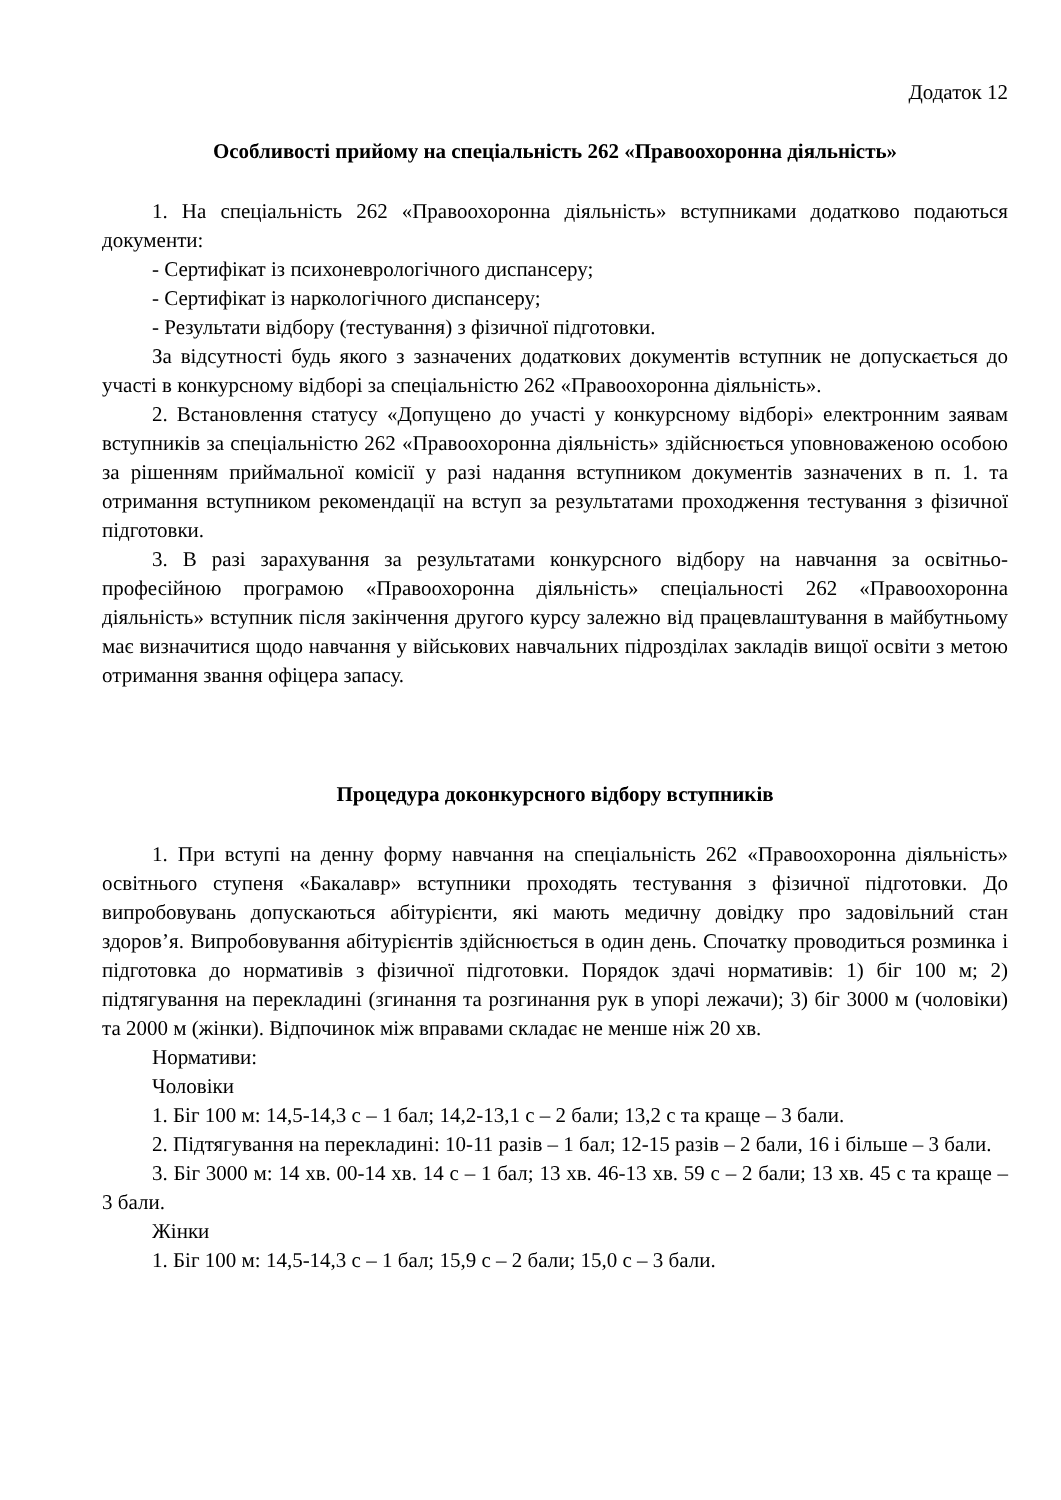Додаток 12
Особливості прийому на спеціальність 262 «Правоохоронна діяльність»
1. На спеціальність 262 «Правоохоронна діяльність» вступниками додатково подаються документи:
- Сертифікат із психоневрологічного диспансеру;
- Сертифікат із наркологічного диспансеру;
- Результати відбору (тестування) з фізичної підготовки.
За відсутності будь якого з зазначених додаткових документів вступник не допускається до участі в конкурсному відборі за спеціальністю 262 «Правоохоронна діяльність».
2. Встановлення статусу «Допущено до участі у конкурсному відборі» електронним заявам вступників за спеціальністю 262 «Правоохоронна діяльність» здійснюється уповноваженою особою за рішенням приймальної комісії у разі надання вступником документів зазначених в п. 1. та отримання вступником рекомендації на вступ за результатами проходження тестування з фізичної підготовки.
3. В разі зарахування за результатами конкурсного відбору на навчання за освітньо-професійною програмою «Правоохоронна діяльність» спеціальності 262 «Правоохоронна діяльність» вступник після закінчення другого курсу залежно від працевлаштування в майбутньому має визначитися щодо навчання у військових навчальних підрозділах закладів вищої освіти з метою отримання звання офіцера запасу.
Процедура доконкурсного відбору вступників
1. При вступі на денну форму навчання на спеціальність 262 «Правоохоронна діяльність» освітнього ступеня «Бакалавр» вступники проходять тестування з фізичної підготовки. До випробовувань допускаються абітурієнти, які мають медичну довідку про задовільний стан здоров’я. Випробовування абітурієнтів здійснюється в один день. Спочатку проводиться розминка і підготовка до нормативів з фізичної підготовки. Порядок здачі нормативів: 1) біг 100 м; 2) підтягування на перекладині (згинання та розгинання рук в упорі лежачи); 3) біг 3000 м (чоловіки) та 2000 м (жінки). Відпочинок між вправами складає не менше ніж 20 хв.
Нормативи:
Чоловіки
1. Біг 100 м: 14,5-14,3 с – 1 бал; 14,2-13,1 с – 2 бали; 13,2 с та краще – 3 бали.
2. Підтягування на перекладині: 10-11 разів – 1 бал; 12-15 разів – 2 бали, 16 і більше – 3 бали.
3. Біг 3000 м: 14 хв. 00-14 хв. 14 с – 1 бал; 13 хв. 46-13 хв. 59 с – 2 бали; 13 хв. 45 с та краще – 3 бали.
Жінки
1. Біг 100 м: 14,5-14,3 с – 1 бал; 15,9 с – 2 бали; 15,0 с – 3 бали.